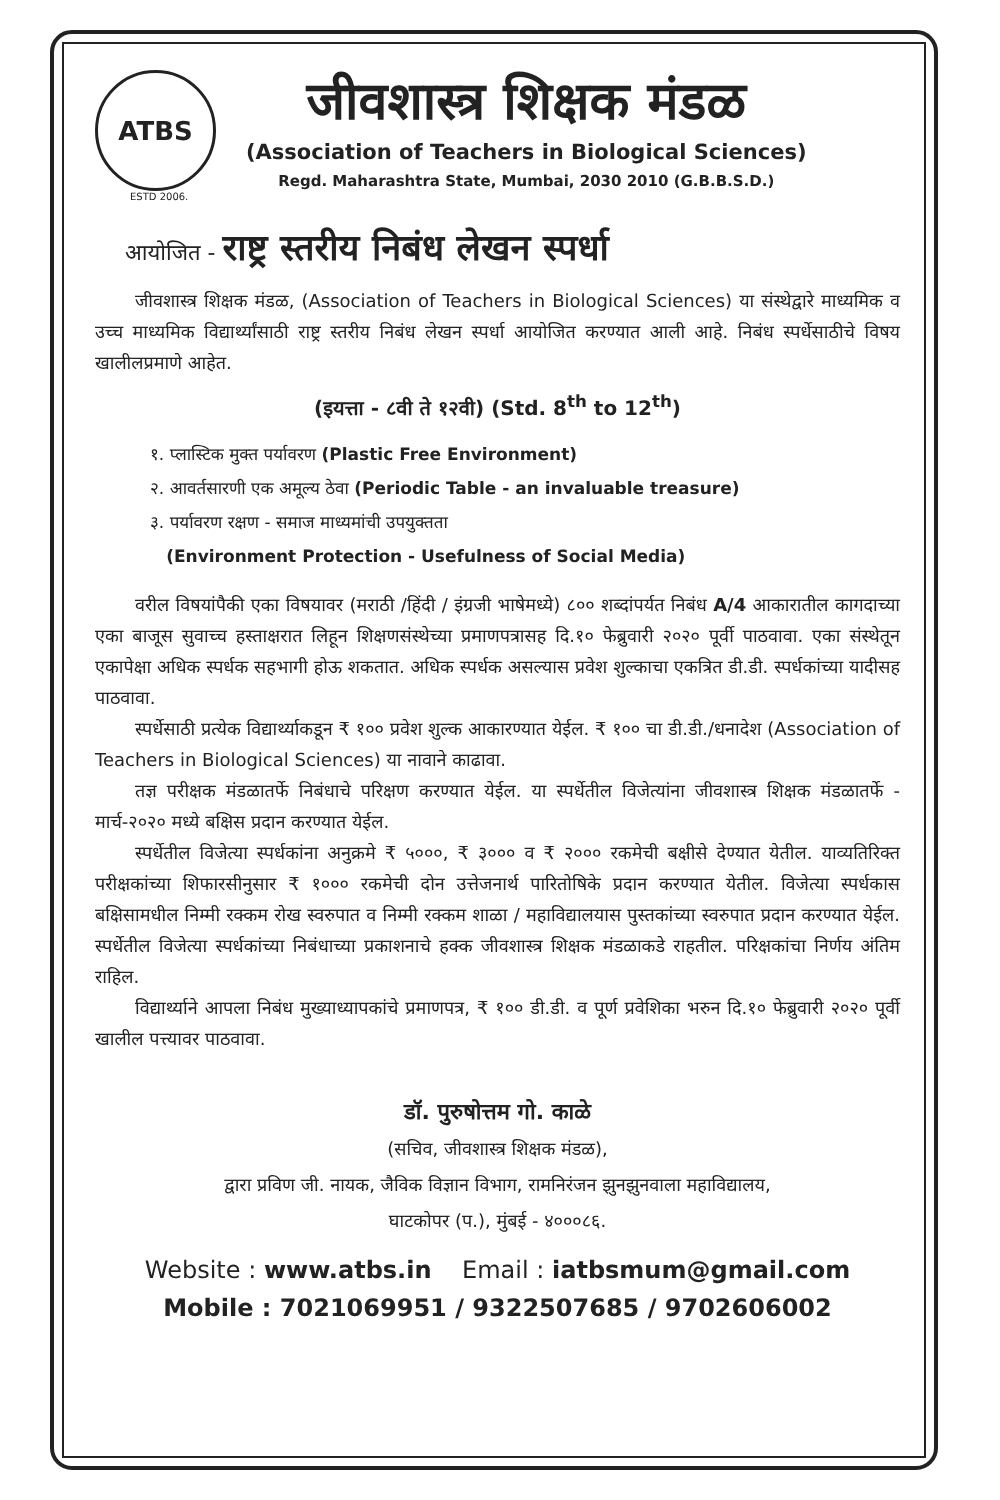ATBS
जीवशास्त्र शिक्षक मंडळ
(Association of Teachers in Biological Sciences)
Regd. Maharashtra State, Mumbai, 2030 2010 (G.B.B.S.D.)
ESTD 2006.
आयोजित - राष्ट्र स्तरीय निबंध लेखन स्पर्धा
जीवशास्त्र शिक्षक मंडळ, (Association of Teachers in Biological Sciences) या संस्थेद्वारे माध्यमिक व उच्च माध्यमिक विद्यार्थ्यांसाठी राष्ट्र स्तरीय निबंध लेखन स्पर्धा आयोजित करण्यात आली आहे. निबंध स्पर्धेसाठीचे विषय खालीलप्रमाणे आहेत.
(इयत्ता - ८वी ते १२वी) (Std. 8<sup>th</sup> to 12<sup>th</sup>)
१. प्लास्टिक मुक्त पर्यावरण (Plastic Free Environment)
२. आवर्तसारणी एक अमूल्य ठेवा (Periodic Table - an invaluable treasure)
३. पर्यावरण रक्षण - समाज माध्यमांची उपयुक्तता
(Environment Protection - Usefulness of Social Media)
वरील विषयांपैकी एका विषयावर (मराठी /हिंदी / इंग्रजी भाषेमध्ये) ८०० शब्दांपर्यत निबंध A/4 आकारातील कागदाच्या एका बाजूस सुवाच्च हस्ताक्षरात लिहून शिक्षणसंस्थेच्या प्रमाणपत्रासह दि.१० फेब्रुवारी २०२० पूर्वी पाठवावा. एका संस्थेतून एकापेक्षा अधिक स्पर्धक सहभागी होऊ शकतात. अधिक स्पर्धक असल्यास प्रवेश शुल्काचा एकत्रित डी.डी. स्पर्धकांच्या यादीसह पाठवावा.
स्पर्धेसाठी प्रत्येक विद्यार्थ्याकडून ₹ १०० प्रवेश शुल्क आकारण्यात येईल. ₹ १०० चा डी.डी./धनादेश (Association of Teachers in Biological Sciences) या नावाने काढावा.
तज्ञ परीक्षक मंडळातर्फे निबंधाचे परिक्षण करण्यात येईल. या स्पर्धेतील विजेत्यांना जीवशास्त्र शिक्षक मंडळातर्फे - मार्च-२०२० मध्ये बक्षिस प्रदान करण्यात येईल.
स्पर्धेतील विजेत्या स्पर्धकांना अनुक्रमे ₹ ५०००, ₹ ३००० व ₹ २००० रकमेची बक्षीसे देण्यात येतील. याव्यतिरिक्त परीक्षकांच्या शिफारसीनुसार ₹ १००० रकमेची दोन उत्तेजनार्थ पारितोषिके प्रदान करण्यात येतील. विजेत्या स्पर्धकास बक्षिसामधील निम्मी रक्कम रोख स्वरुपात व निम्मी रक्कम शाळा / महाविद्यालयास पुस्तकांच्या स्वरुपात प्रदान करण्यात येईल. स्पर्धेतील विजेत्या स्पर्धकांच्या निबंधाच्या प्रकाशनाचे हक्क जीवशास्त्र शिक्षक मंडळाकडे राहतील. परिक्षकांचा निर्णय अंतिम राहिल.
विद्यार्थ्याने आपला निबंध मुख्याध्यापकांचे प्रमाणपत्र, ₹ १०० डी.डी. व पूर्ण प्रवेशिका भरुन दि.१० फेब्रुवारी २०२० पूर्वी खालील पत्त्यावर पाठवावा.
डॉ. पुरुषोत्तम गो. काळे
(सचिव, जीवशास्त्र शिक्षक मंडळ),
द्वारा प्रविण जी. नायक, जैविक विज्ञान विभाग, रामनिरंजन झुनझुनवाला महाविद्यालय,
घाटकोपर (प.), मुंबई - ४०००८६.
Website : www.atbs.in Email : iatbsmum@gmail.com
Mobile : 7021069951 / 9322507685 / 9702606002